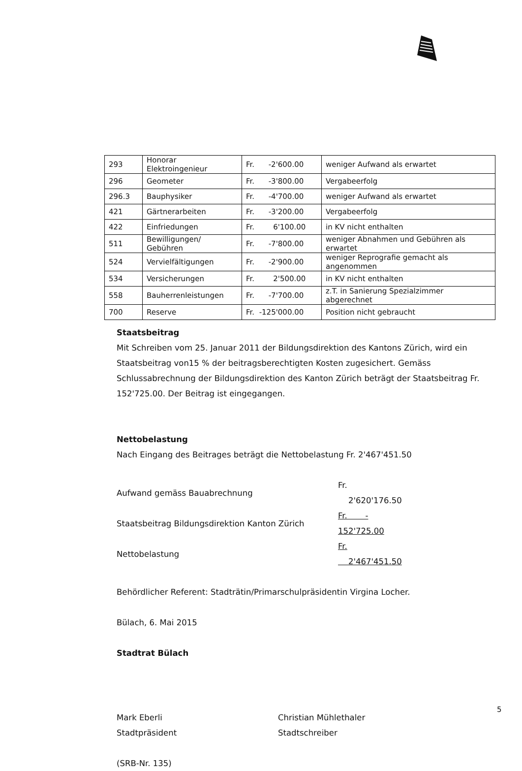| 293 | Honorar Elektroingenieur | Fr. -2'600.00 | weniger Aufwand als erwartet |
| 296 | Geometer | Fr. -3'800.00 | Vergabeerfolg |
| 296.3 | Bauphysiker | Fr. -4'700.00 | weniger Aufwand als erwartet |
| 421 | Gärtnerarbeiten | Fr. -3'200.00 | Vergabeerfolg |
| 422 | Einfriedungen | Fr. 6'100.00 | in KV nicht enthalten |
| 511 | Bewilligungen/ Gebühren | Fr. -7'800.00 | weniger Abnahmen und Gebühren als erwartet |
| 524 | Vervielfältigungen | Fr. -2'900.00 | weniger Reprografie gemacht als angenommen |
| 534 | Versicherungen | Fr. 2'500.00 | in KV nicht enthalten |
| 558 | Bauherrenleistungen | Fr. -7'700.00 | z.T. in Sanierung Spezialzimmer abgerechnet |
| 700 | Reserve | Fr. -125'000.00 | Position nicht gebraucht |
Staatsbeitrag
Mit Schreiben vom 25. Januar 2011 der Bildungsdirektion des Kantons Zürich, wird ein Staatsbeitrag von15 % der beitragsberechtigten Kosten zugesichert. Gemäss Schlussabrechnung der Bildungsdirektion des Kanton Zürich beträgt der Staatsbeitrag Fr. 152'725.00. Der Beitrag ist eingegangen.
Nettobelastung
Nach Eingang des Beitrages beträgt die Nettobelastung Fr. 2'467'451.50
| Aufwand gemäss Bauabrechnung | Fr. 2'620'176.50 |
| Staatsbeitrag Bildungsdirektion Kanton Zürich | Fr. - 152'725.00 |
| Nettobelastung | Fr. 2'467'451.50 |
Behördlicher Referent: Stadträtin/Primarschulpräsidentin Virgina Locher.
Bülach, 6. Mai 2015
Stadtrat Bülach
Mark Eberli
Stadtpräsident
Christian Mühlethaler
Stadtschreiber
(SRB-Nr. 135)
5